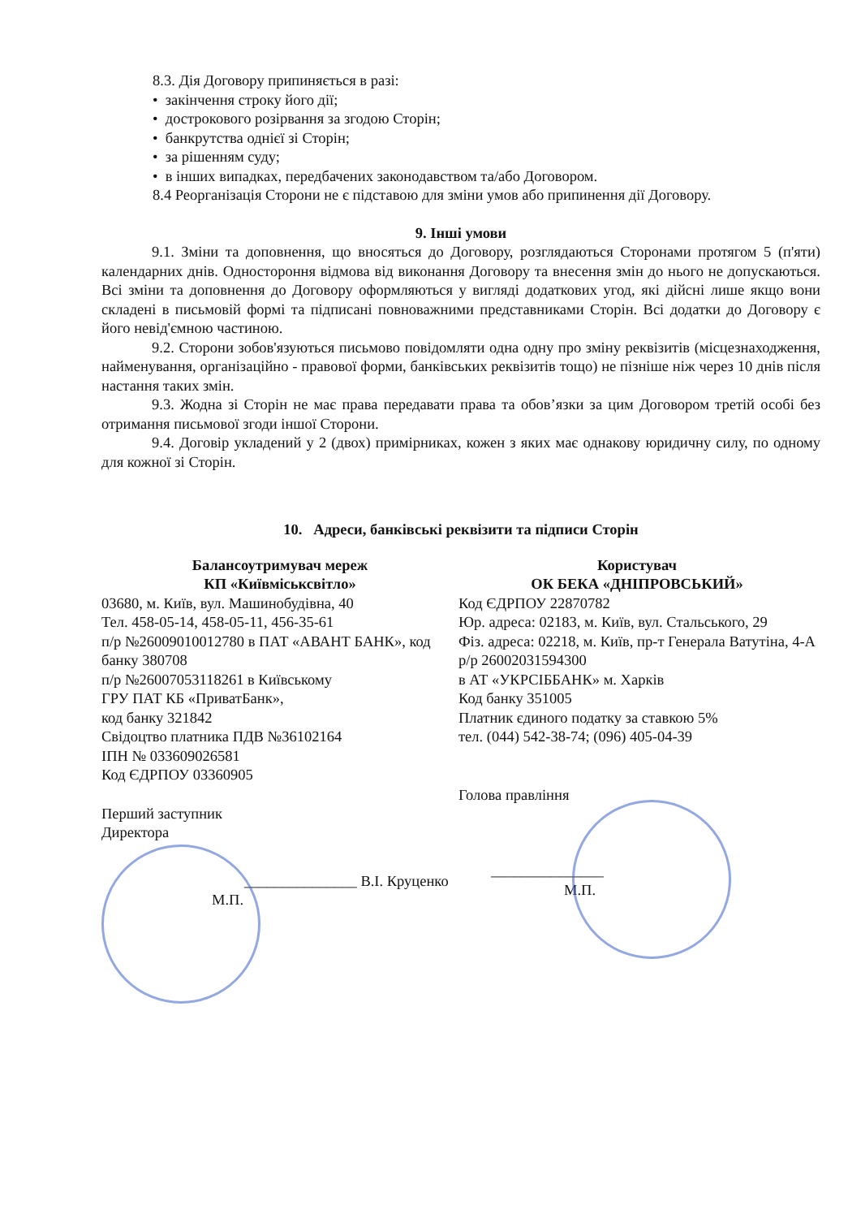8.3. Дія Договору припиняється в разі:
• закінчення строку його дії;
• дострокового розірвання за згодою Сторін;
• банкрутства однієї зі Сторін;
• за рішенням суду;
• в інших випадках, передбачених законодавством та/або Договором.
8.4 Реорганізація Сторони не є підставою для зміни умов або припинення дії Договору.
9. Інші умови
9.1. Зміни та доповнення, що вносяться до Договору, розглядаються Сторонами протягом 5 (п'яти) календарних днів. Одностороння відмова від виконання Договору та внесення змін до нього не допускаються. Всі зміни та доповнення до Договору оформляються у вигляді додаткових угод, які дійсні лише якщо вони складені в письмовій формі та підписані повноважними представниками Сторін. Всі додатки до Договору є його невід'ємною частиною.
9.2. Сторони зобов'язуються письмово повідомляти одна одну про зміну реквізитів (місцезнаходження, найменування, організаційно - правової форми, банківських реквізитів тощо) не пізніше ніж через 10 днів після настання таких змін.
9.3. Жодна зі Сторін не має права передавати права та обов’язки за цим Договором третій особі без отримання письмової згоди іншої Сторони.
9.4. Договір укладений у 2 (двох) примірниках, кожен з яких має однакову юридичну силу, по одному для кожної зі Сторін.
10. Адреси, банківські реквізити та підписи Сторін
Балансоутримувач мереж
КП «Київміськсвітло»
03680, м. Київ, вул. Машинобудівна, 40
Тел. 458-05-14, 458-05-11, 456-35-61
п/р №26009010012780 в ПАТ «АВАНТ БАНК», код банку 380708
п/р №26007053118261 в Київському
ГРУ ПАТ КБ «ПриватБанк»,
код банку 321842
Свідоцтво платника ПДВ №36102164
ІПН № 033609026581
Код ЄДРПОУ 03360905
Перший заступник
Директора
_______________ В.І. Круценко
М.П.
Користувач
ОК БЕКА «ДНІПРОВСЬКИЙ»
Код ЄДРПОУ 22870782
Юр. адреса: 02183, м. Київ, вул. Стальського, 29
Фіз. адреса: 02218, м. Київ, пр-т Генерала Ватутіна, 4-А
р/р 26002031594300
в АТ «УКРСІББАНК» м. Харків
Код банку 351005
Платник єдиного податку за ставкою 5%
тел. (044) 542-38-74; (096) 405-04-39
Голова правління
_______________
М.П.